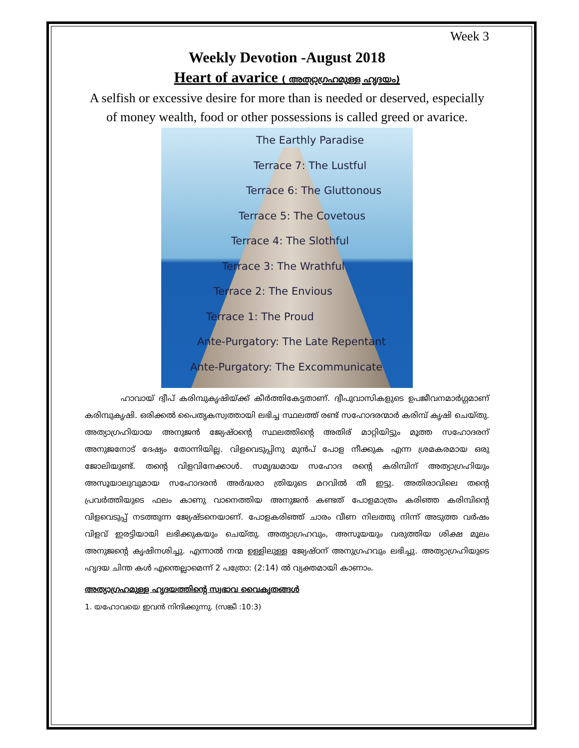Week 3
Weekly Devotion -August 2018
Heart of avarice ( അത്യാഗ്രഹമുള്ള ഹൃദയം)
A selfish or excessive desire for more than is needed or deserved, especially of money wealth, food or other possessions is called greed or avarice.
The Earthly Paradise
Terrace 7: The Lustful
Terrace 6: The Gluttonous
Terrace 5: The Covetous
Terrace 4: The Slothful
Terrace 3: The Wrathful
Terrace 2: The Envious
Terrace 1: The Proud
Ante-Purgatory: The Late Repentant
Ante-Purgatory: The Excommunicate
ഹാവായ് ദ്വീപ് കരിമ്പുകൃഷിയ്ക്ക് കീർത്തികേട്ടതാണ്. ദ്വീപുവാസികളുടെ ഉപജീവനമാർഗ്ഗമാണ് കരിമ്പുകൃഷി. ഒരിക്കൽ പൈതൃകസ്വത്തായി ലഭിച്ച സ്ഥലത്ത് രണ്ട് സഹോദരന്മാർ കരിമ്പ് കൃഷി ചെയ്തു. അത്യാഗ്രഹിയായ അനുജൻ ജ്യേഷ്ഠന്റെ സ്ഥലത്തിന്റെ അതിര് മാറ്റിയിട്ടും മൂത്ത സഹോദരന് അനുജനോട് ദേഷ്യം തോന്നിയില്ല. വിളവെടുപ്പിനു മുൻപ് പോള നീക്കുക എന്ന ശ്രമകരമായ ഒരു ജോലിയുണ്ട്. തന്റെ വിളവിനേക്കാൾ. സമൃദ്ധമായ സഹോദ രന്റെ കരിമ്പിന് അത്യാഗ്രഹിയും അസൂയാലുവുമായ സഹോദരൻ അർദ്ധരാ ത്രിയുടെ മറവിൽ തീ ഇട്ടു. അതിരാവിലെ തന്റെ പ്രവർത്തിയുടെ ഫലം കാണു വാനെത്തിയ അനുജൻ കണ്ടത് പോളമാത്രം കരിഞ്ഞ കരിമ്പിന്റെ വിളവെടുപ്പ് നടത്തുന്ന ജ്യേഷ്ടനെയാണ്. പോളകരിഞ്ഞ് ചാരം വീണ നിലത്തു നിന്ന് അടുത്ത വർഷം വിളവ് ഇരട്ടിയായി ലഭിക്കുകയും ചെയ്തു. അത്യാഗ്രഹവും, അസൂയയും വരുത്തിയ ശിക്ഷ മൂലം അനുജന്റെ കൃഷിനശിച്ചു. എന്നാൽ നന്മ ഉള്ളിലുള്ള ജ്യേഷ്ഠന് അനുഗ്രഹവും ലഭിച്ചു. അത്യാഗ്രഹിയുടെ ഹൃദയ ചിന്ത കൾ എന്തെല്ലാമെന്ന് 2 പത്രോ: (2:14) ൽ വ്യക്തമായി കാണാം.
അത്യാഗ്രഹമുള്ള ഹൃദയത്തിന്റെ സ്വഭാവ വൈകൃതങ്ങൾ
1. യഹോവയെ ഇവൻ നിന്ദിക്കുന്നു. (സങ്കീ :10:3)